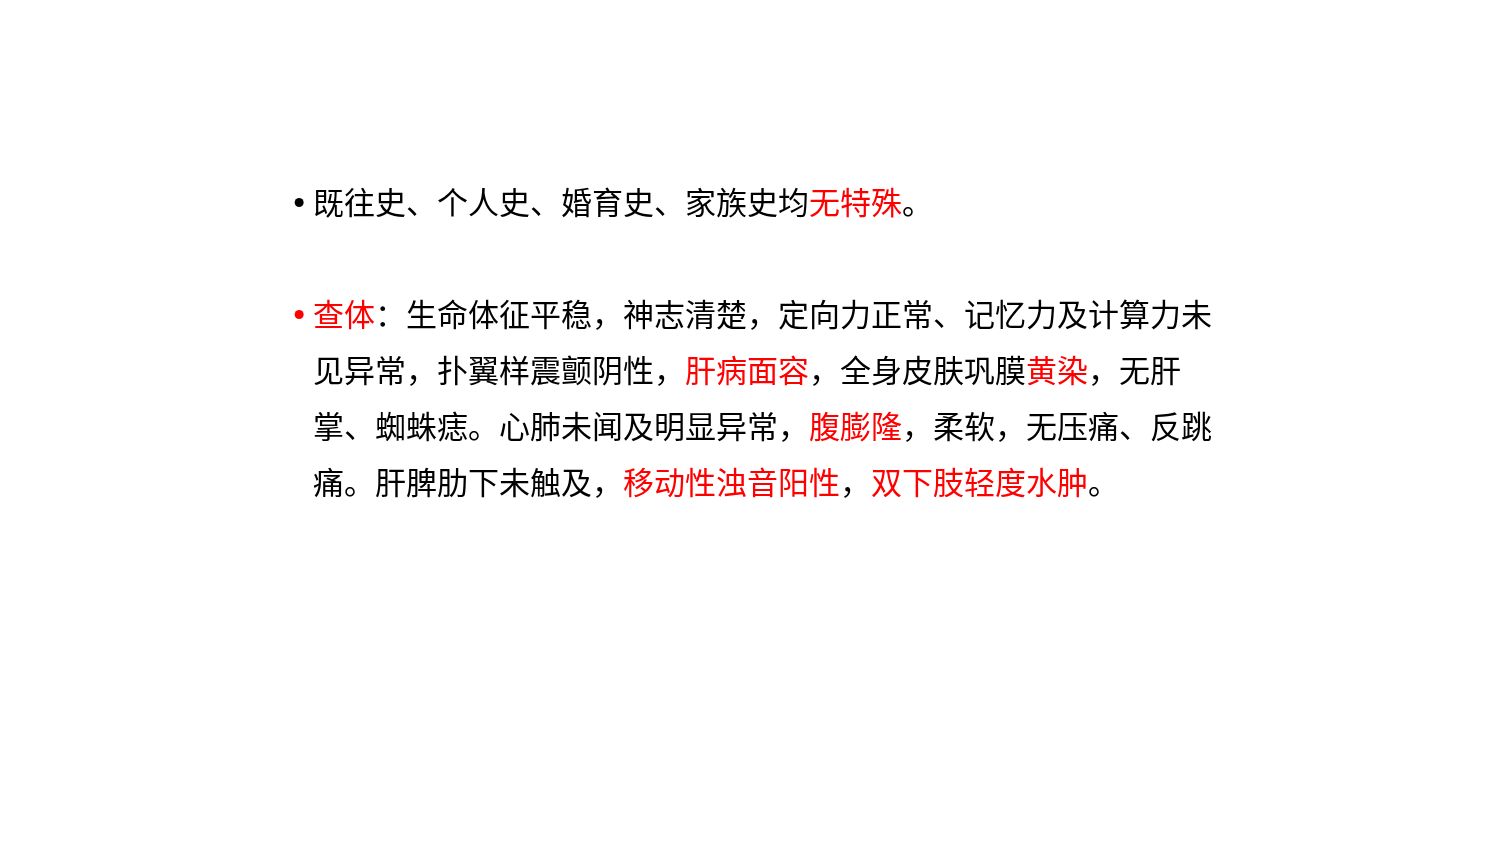• 既往史、个人史、婚育史、家族史均无特殊。
• 查体：生命体征平稳，神志清楚，定向力正常、记忆力及计算力未见异常，扑翼样震颤阴性，肝病面容，全身皮肤巩膜黄染，无肝掌、蜘蛛痣。心肺未闻及明显异常，腹膨隆，柔软，无压痛、反跳痛。肝脾肋下未触及，移动性浊音阳性，双下肢轻度水肿。